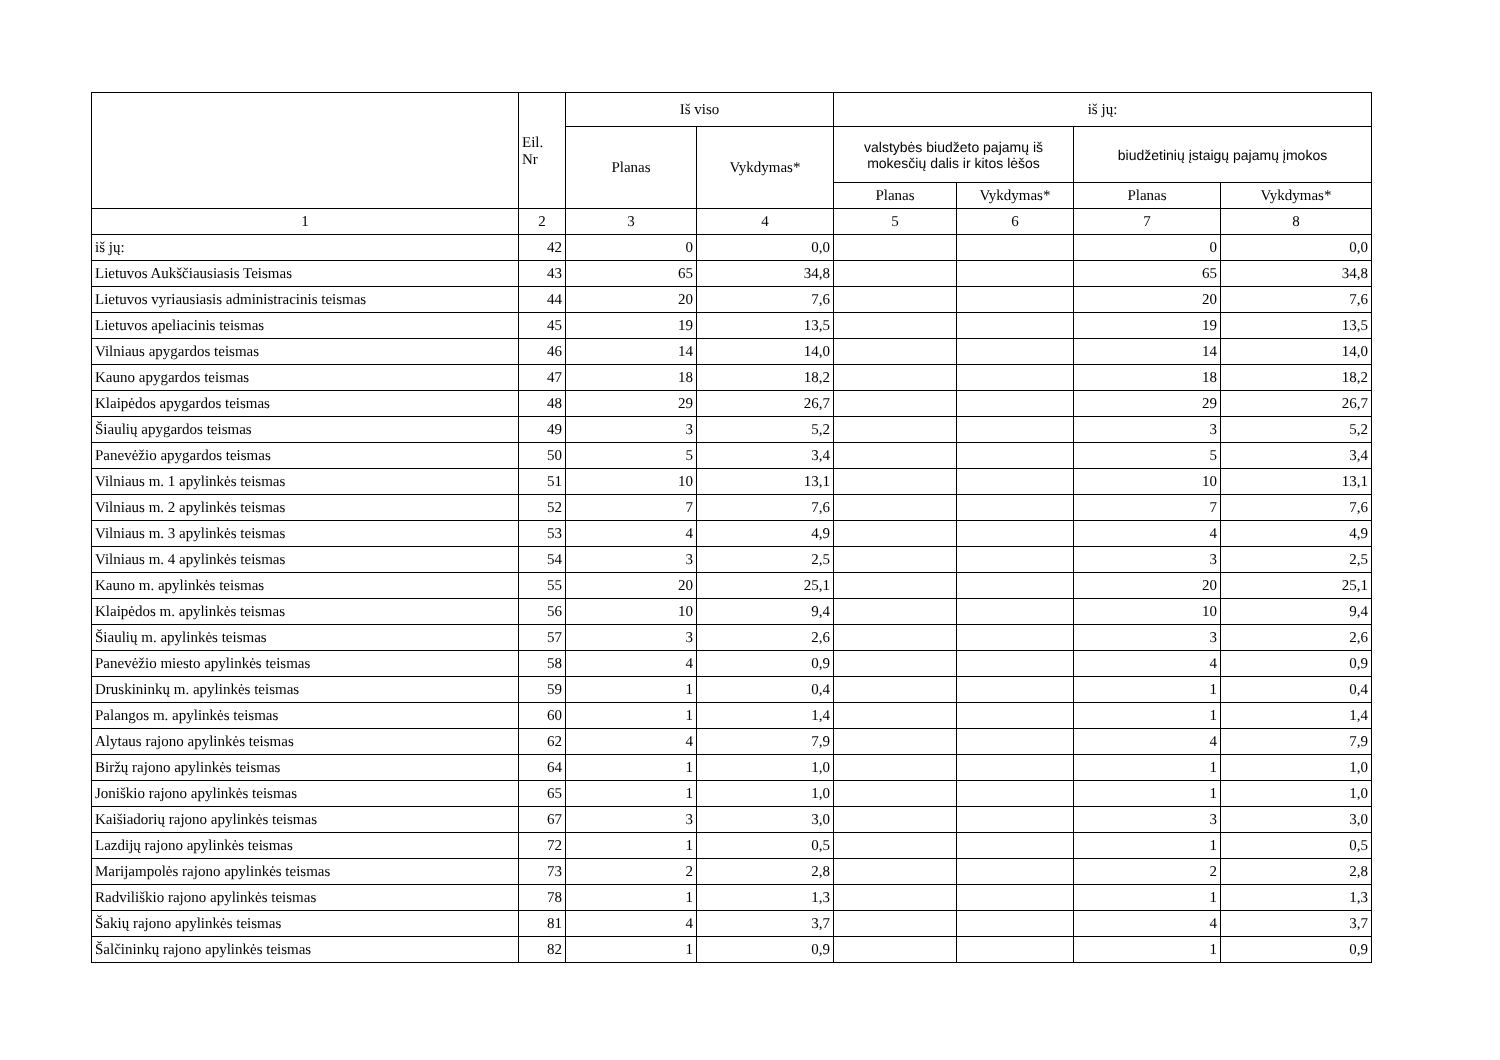| | Eil. Nr | Iš viso | | iš jų: | | | |
| --- | --- | --- | --- | --- | --- | --- | --- |
| | | Planas | Vykdymas* | valstybės biudžeto pajamų iš mokesčių dalis ir kitos lėšos | | biudžetinių įstaigų pajamų įmokos | |
| | | | | Planas | Vykdymas* | Planas | Vykdymas* |
| 1 | 2 | 3 | 4 | 5 | 6 | 7 | 8 |
| iš jų: | 42 | 0 | 0,0 | | | 0 | 0,0 |
| Lietuvos Aukščiausiasis Teismas | 43 | 65 | 34,8 | | | 65 | 34,8 |
| Lietuvos vyriausiasis administracinis teismas | 44 | 20 | 7,6 | | | 20 | 7,6 |
| Lietuvos apeliacinis teismas | 45 | 19 | 13,5 | | | 19 | 13,5 |
| Vilniaus apygardos teismas | 46 | 14 | 14,0 | | | 14 | 14,0 |
| Kauno apygardos teismas | 47 | 18 | 18,2 | | | 18 | 18,2 |
| Klaipėdos apygardos teismas | 48 | 29 | 26,7 | | | 29 | 26,7 |
| Šiaulių apygardos teismas | 49 | 3 | 5,2 | | | 3 | 5,2 |
| Panevėžio apygardos teismas | 50 | 5 | 3,4 | | | 5 | 3,4 |
| Vilniaus m. 1 apylinkės teismas | 51 | 10 | 13,1 | | | 10 | 13,1 |
| Vilniaus m. 2 apylinkės teismas | 52 | 7 | 7,6 | | | 7 | 7,6 |
| Vilniaus m. 3 apylinkės teismas | 53 | 4 | 4,9 | | | 4 | 4,9 |
| Vilniaus m. 4 apylinkės teismas | 54 | 3 | 2,5 | | | 3 | 2,5 |
| Kauno m. apylinkės teismas | 55 | 20 | 25,1 | | | 20 | 25,1 |
| Klaipėdos m. apylinkės teismas | 56 | 10 | 9,4 | | | 10 | 9,4 |
| Šiaulių m. apylinkės teismas | 57 | 3 | 2,6 | | | 3 | 2,6 |
| Panevėžio miesto apylinkės teismas | 58 | 4 | 0,9 | | | 4 | 0,9 |
| Druskininkų m. apylinkės teismas | 59 | 1 | 0,4 | | | 1 | 0,4 |
| Palangos m. apylinkės teismas | 60 | 1 | 1,4 | | | 1 | 1,4 |
| Alytaus rajono apylinkės teismas | 62 | 4 | 7,9 | | | 4 | 7,9 |
| Biržų rajono apylinkės teismas | 64 | 1 | 1,0 | | | 1 | 1,0 |
| Joniškio rajono apylinkės teismas | 65 | 1 | 1,0 | | | 1 | 1,0 |
| Kaišiadorių rajono apylinkės teismas | 67 | 3 | 3,0 | | | 3 | 3,0 |
| Lazdijų rajono apylinkės teismas | 72 | 1 | 0,5 | | | 1 | 0,5 |
| Marijampolės rajono apylinkės teismas | 73 | 2 | 2,8 | | | 2 | 2,8 |
| Radviliškio rajono apylinkės teismas | 78 | 1 | 1,3 | | | 1 | 1,3 |
| Šakių rajono apylinkės teismas | 81 | 4 | 3,7 | | | 4 | 3,7 |
| Šalčininkų rajono apylinkės teismas | 82 | 1 | 0,9 | | | 1 | 0,9 |